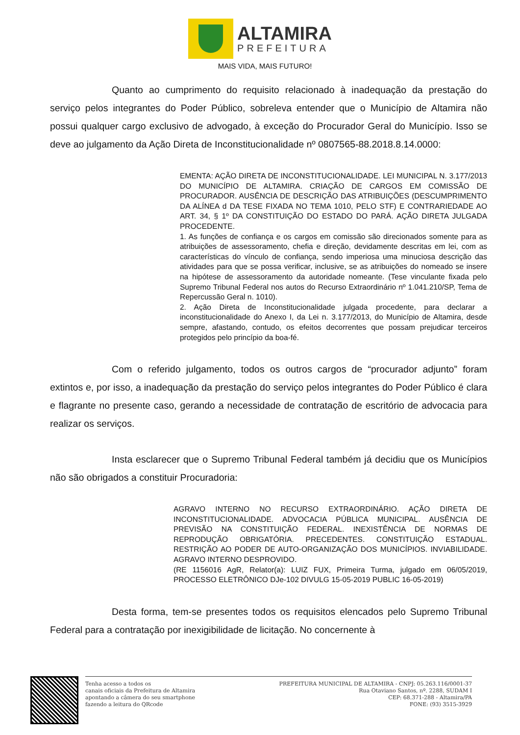ALTAMIRA
PREFEITURA
MAIS VIDA, MAIS FUTURO!
Quanto ao cumprimento do requisito relacionado à inadequação da prestação do serviço pelos integrantes do Poder Público, sobreleva entender que o Município de Altamira não possui qualquer cargo exclusivo de advogado, à exceção do Procurador Geral do Município. Isso se deve ao julgamento da Ação Direta de Inconstitucionalidade nº 0807565-88.2018.8.14.0000:
EMENTA: AÇÃO DIRETA DE INCONSTITUCIONALIDADE. LEI MUNICIPAL N. 3.177/2013 DO MUNICÍPIO DE ALTAMIRA. CRIAÇÃO DE CARGOS EM COMISSÃO DE PROCURADOR. AUSÊNCIA DE DESCRIÇÃO DAS ATRIBUIÇÕES (DESCUMPRIMENTO DA ALÍNEA d DA TESE FIXADA NO TEMA 1010, PELO STF) E CONTRARIEDADE AO ART. 34, § 1º DA CONSTITUIÇÃO DO ESTADO DO PARÁ. AÇÃO DIRETA JULGADA PROCEDENTE.
1. As funções de confiança e os cargos em comissão são direcionados somente para as atribuições de assessoramento, chefia e direção, devidamente descritas em lei, com as características do vínculo de confiança, sendo imperiosa uma minuciosa descrição das atividades para que se possa verificar, inclusive, se as atribuições do nomeado se insere na hipótese de assessoramento da autoridade nomeante. (Tese vinculante fixada pelo Supremo Tribunal Federal nos autos do Recurso Extraordinário nº 1.041.210/SP, Tema de Repercussão Geral n. 1010).
2. Ação Direta de Inconstitucionalidade julgada procedente, para declarar a inconstitucionalidade do Anexo I, da Lei n. 3.177/2013, do Município de Altamira, desde sempre, afastando, contudo, os efeitos decorrentes que possam prejudicar terceiros protegidos pelo princípio da boa-fé.
Com o referido julgamento, todos os outros cargos de “procurador adjunto” foram extintos e, por isso, a inadequação da prestação do serviço pelos integrantes do Poder Público é clara e flagrante no presente caso, gerando a necessidade de contratação de escritório de advocacia para realizar os serviços.
Insta esclarecer que o Supremo Tribunal Federal também já decidiu que os Municípios não são obrigados a constituir Procuradoria:
AGRAVO INTERNO NO RECURSO EXTRAORDINÁRIO. AÇÃO DIRETA DE INCONSTITUCIONALIDADE. ADVOCACIA PÚBLICA MUNICIPAL. AUSÊNCIA DE PREVISÃO NA CONSTITUIÇÃO FEDERAL. INEXISTÊNCIA DE NORMAS DE REPRODUÇÃO OBRIGATÓRIA. PRECEDENTES. CONSTITUIÇÃO ESTADUAL. RESTRIÇÃO AO PODER DE AUTO-ORGANIZAÇÃO DOS MUNICÍPIOS. INVIABILIDADE. AGRAVO INTERNO DESPROVIDO.
(RE 1156016 AgR, Relator(a): LUIZ FUX, Primeira Turma, julgado em 06/05/2019, PROCESSO ELETRÔNICO DJe-102 DIVULG 15-05-2019 PUBLIC 16-05-2019)
Desta forma, tem-se presentes todos os requisitos elencados pelo Supremo Tribunal Federal para a contratação por inexigibilidade de licitação. No concernente à
Tenha acesso a todos os
canais oficiais da Prefeitura de Altamira
apontando a câmera do seu smartphone
fazendo a leitura do QRcode
PREFEITURA MUNICIPAL DE ALTAMIRA - CNPJ: 05.263.116/0001-37
Rua Otaviano Santos, nº. 2288, SUDAM I
CEP: 68.371-288 - Altamira/PA
FONE: (93) 3515-3929